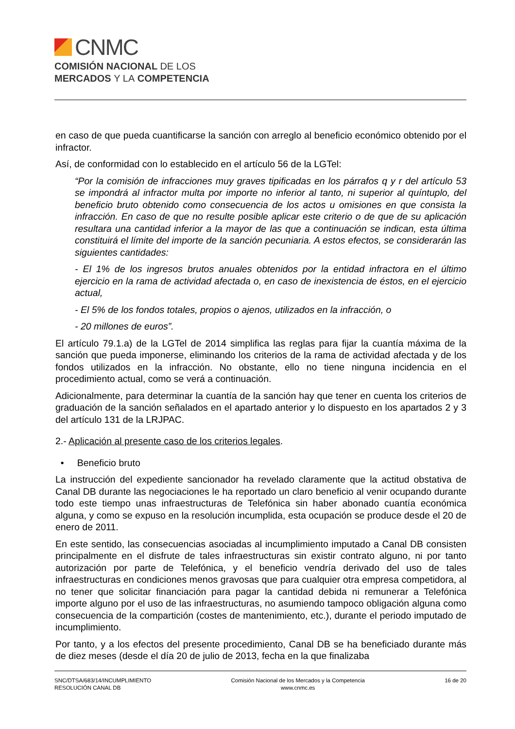CNMC
COMISIÓN NACIONAL DE LOS
MERCADOS Y LA COMPETENCIA
en caso de que pueda cuantificarse la sanción con arreglo al beneficio económico obtenido por el infractor.
Así, de conformidad con lo establecido en el artículo 56 de la LGTel:
“Por la comisión de infracciones muy graves tipificadas en los párrafos q y r del artículo 53 se impondrá al infractor multa por importe no inferior al tanto, ni superior al quíntuplo, del beneficio bruto obtenido como consecuencia de los actos u omisiones en que consista la infracción. En caso de que no resulte posible aplicar este criterio o de que de su aplicación resultara una cantidad inferior a la mayor de las que a continuación se indican, esta última constituirá el límite del importe de la sanción pecuniaria. A estos efectos, se considerarán las siguientes cantidades:
- El 1% de los ingresos brutos anuales obtenidos por la entidad infractora en el último ejercicio en la rama de actividad afectada o, en caso de inexistencia de éstos, en el ejercicio actual,
- El 5% de los fondos totales, propios o ajenos, utilizados en la infracción, o
- 20 millones de euros”.
El artículo 79.1.a) de la LGTel de 2014 simplifica las reglas para fijar la cuantía máxima de la sanción que pueda imponerse, eliminando los criterios de la rama de actividad afectada y de los fondos utilizados en la infracción. No obstante, ello no tiene ninguna incidencia en el procedimiento actual, como se verá a continuación.
Adicionalmente, para determinar la cuantía de la sanción hay que tener en cuenta los criterios de graduación de la sanción señalados en el apartado anterior y lo dispuesto en los apartados 2 y 3 del artículo 131 de la LRJPAC.
2.- Aplicación al presente caso de los criterios legales.
• Beneficio bruto
La instrucción del expediente sancionador ha revelado claramente que la actitud obstativa de Canal DB durante las negociaciones le ha reportado un claro beneficio al venir ocupando durante todo este tiempo unas infraestructuras de Telefónica sin haber abonado cuantía económica alguna, y como se expuso en la resolución incumplida, esta ocupación se produce desde el 20 de enero de 2011.
En este sentido, las consecuencias asociadas al incumplimiento imputado a Canal DB consisten principalmente en el disfrute de tales infraestructuras sin existir contrato alguno, ni por tanto autorización por parte de Telefónica, y el beneficio vendría derivado del uso de tales infraestructuras en condiciones menos gravosas que para cualquier otra empresa competidora, al no tener que solicitar financiación para pagar la cantidad debida ni remunerar a Telefónica importe alguno por el uso de las infraestructuras, no asumiendo tampoco obligación alguna como consecuencia de la compartición (costes de mantenimiento, etc.), durante el periodo imputado de incumplimiento.
Por tanto, y a los efectos del presente procedimiento, Canal DB se ha beneficiado durante más de diez meses (desde el día 20 de julio de 2013, fecha en la que finalizaba
SNC/DTSA/683/14/INCUMPLIMIENTO
RESOLUCIÓN CANAL DB
Comisión Nacional de los Mercados y la Competencia
www.cnmc.es
16 de 20